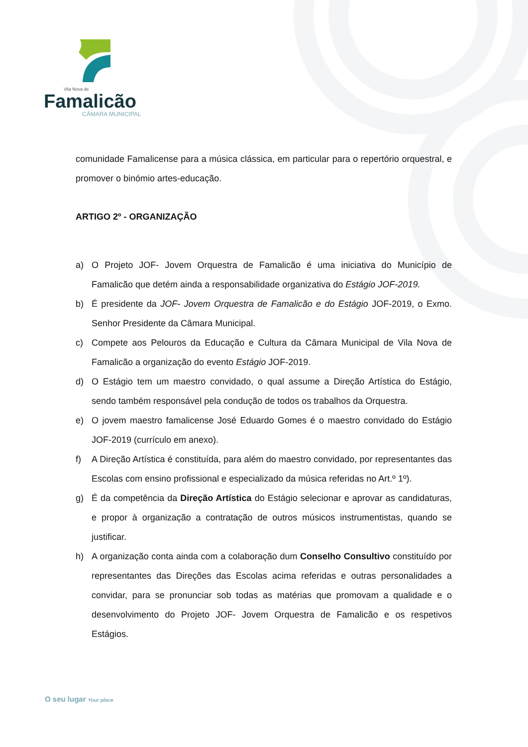Vila Nova de
Famalicão
CÂMARA MUNICIPAL
comunidade Famalicense para a música clássica, em particular para o repertório orquestral, e promover o binómio artes-educação.
ARTIGO 2º - ORGANIZAÇÃO
a) O Projeto JOF- Jovem Orquestra de Famalicão é uma iniciativa do Município de Famalicão que detém ainda a responsabilidade organizativa do Estágio JOF-2019.
b) É presidente da JOF- Jovem Orquestra de Famalicão e do Estágio JOF-2019, o Exmo. Senhor Presidente da Câmara Municipal.
c) Compete aos Pelouros da Educação e Cultura da Câmara Municipal de Vila Nova de Famalicão a organização do evento Estágio JOF-2019.
d) O Estágio tem um maestro convidado, o qual assume a Direção Artística do Estágio, sendo também responsável pela condução de todos os trabalhos da Orquestra.
e) O jovem maestro famalicense José Eduardo Gomes é o maestro convidado do Estágio JOF-2019 (currículo em anexo).
f) A Direção Artística é constituída, para além do maestro convidado, por representantes das Escolas com ensino profissional e especializado da música referidas no Art.º 1º).
g) É da competência da Direção Artística do Estágio selecionar e aprovar as candidaturas, e propor à organização a contratação de outros músicos instrumentistas, quando se justificar.
h) A organização conta ainda com a colaboração dum Conselho Consultivo constituído por representantes das Direções das Escolas acima referidas e outras personalidades a convidar, para se pronunciar sob todas as matérias que promovam a qualidade e o desenvolvimento do Projeto JOF- Jovem Orquestra de Famalicão e os respetivos Estágios.
O seu lugar Your place